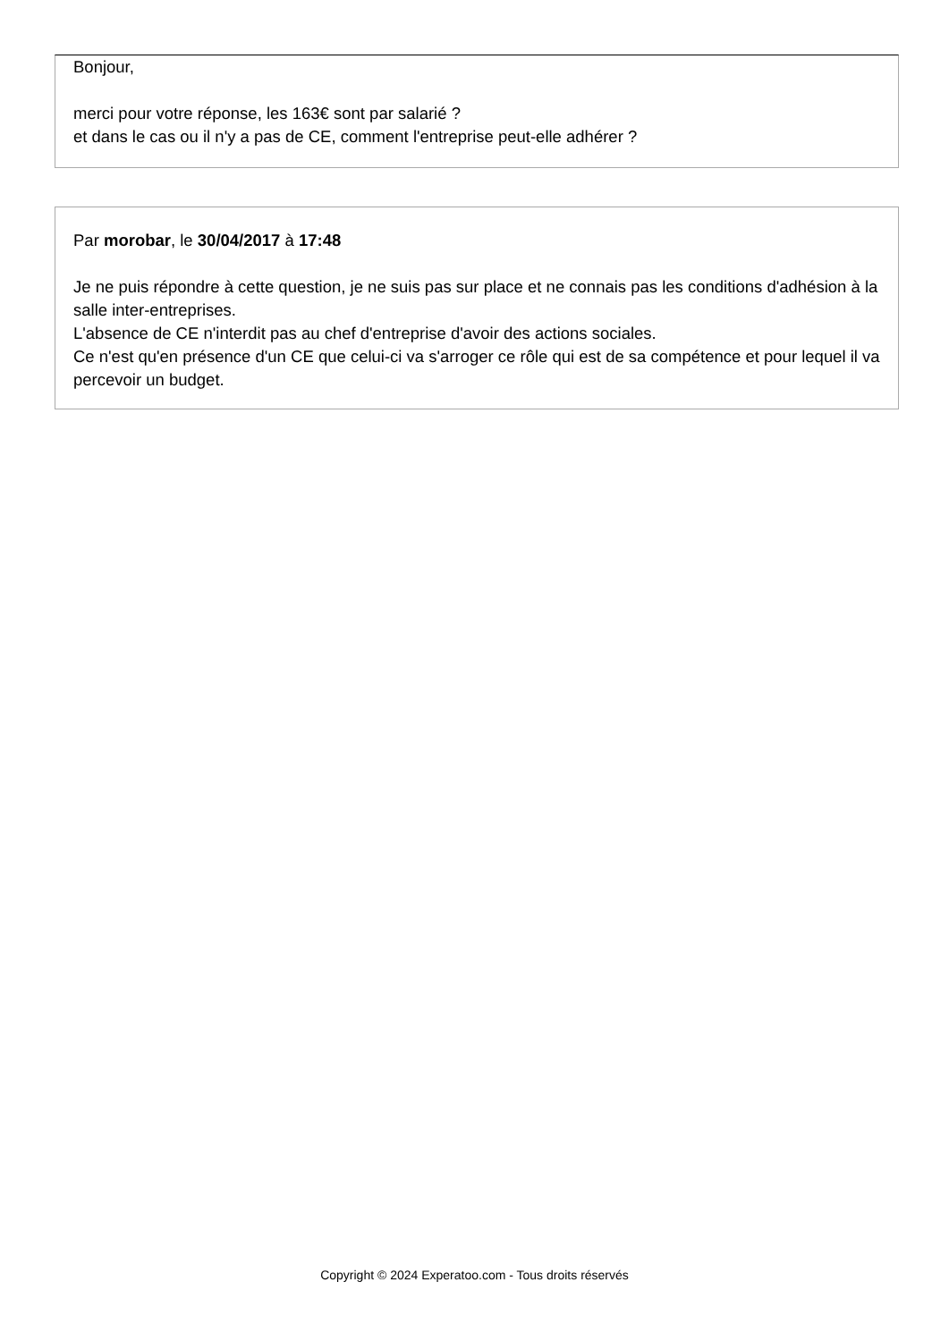Bonjour,
merci pour votre réponse, les 163€ sont par salarié ?
et dans le cas ou il n'y a pas de CE, comment l'entreprise peut-elle adhérer ?
Par morobar, le 30/04/2017 à 17:48
Je ne puis répondre à cette question, je ne suis pas sur place et ne connais pas les conditions d'adhésion à la salle inter-entreprises.
L'absence de CE n'interdit pas au chef d'entreprise d'avoir des actions sociales.
Ce n'est qu'en présence d'un CE que celui-ci va s'arroger ce rôle qui est de sa compétence et pour lequel il va percevoir un budget.
Copyright © 2024 Experatoo.com - Tous droits réservés